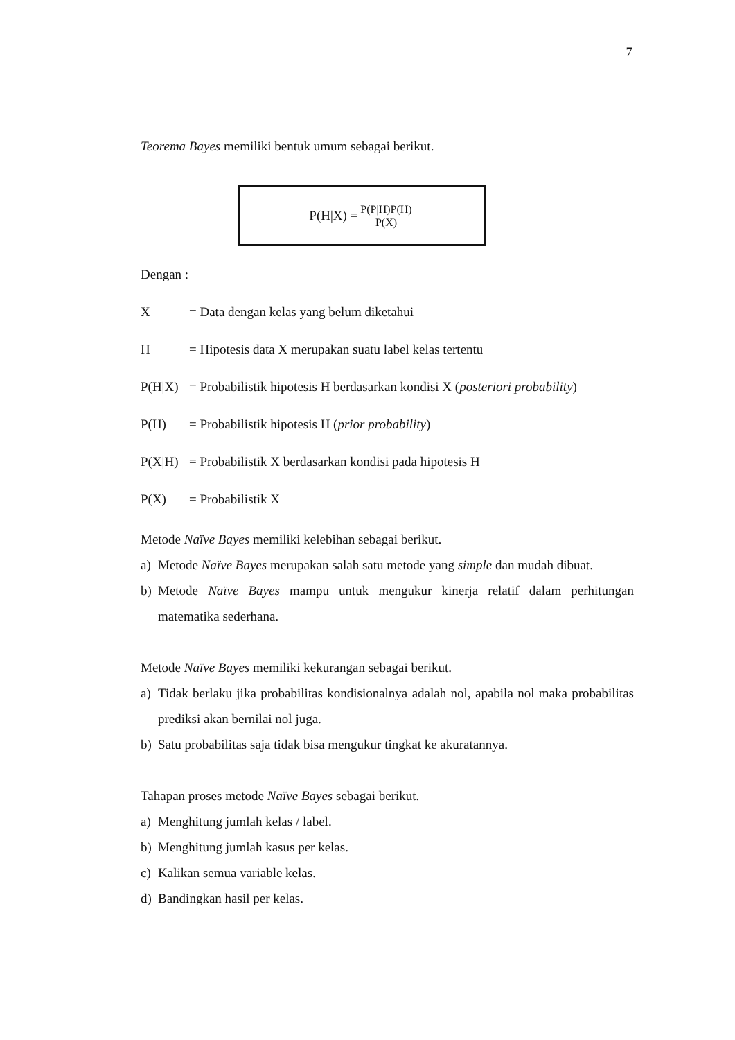7
Teorema Bayes memiliki bentuk umum sebagai berikut.
P(H|X) = P(P|H)P(H) P(X)
Dengan :
X = Data dengan kelas yang belum diketahui
H = Hipotesis data X merupakan suatu label kelas tertentu
P(H|X) = Probabilistik hipotesis H berdasarkan kondisi X (posteriori probability)
P(H) = Probabilistik hipotesis H (prior probability)
P(X|H) = Probabilistik X berdasarkan kondisi pada hipotesis H
P(X) = Probabilistik X
Metode Naïve Bayes memiliki kelebihan sebagai berikut.
a) Metode Naïve Bayes merupakan salah satu metode yang simple dan mudah dibuat.
b) Metode Naïve Bayes mampu untuk mengukur kinerja relatif dalam perhitungan matematika sederhana.
Metode Naïve Bayes memiliki kekurangan sebagai berikut.
a) Tidak berlaku jika probabilitas kondisionalnya adalah nol, apabila nol maka probabilitas prediksi akan bernilai nol juga.
b) Satu probabilitas saja tidak bisa mengukur tingkat ke akuratannya.
Tahapan proses metode Naïve Bayes sebagai berikut.
a) Menghitung jumlah kelas / label.
b) Menghitung jumlah kasus per kelas.
c) Kalikan semua variable kelas.
d) Bandingkan hasil per kelas.